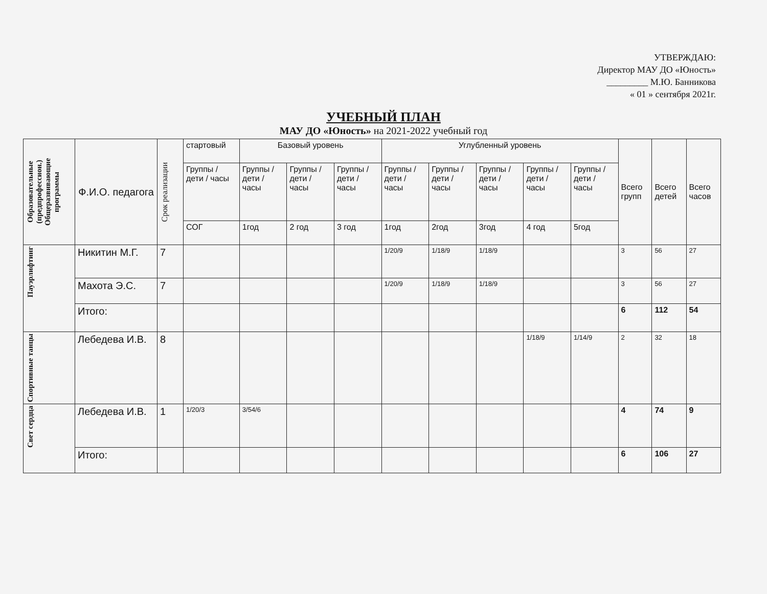УТВЕРЖДАЮ:
Директор МАУ ДО «Юность»
_________ М.Ю. Банникова
« 01 » сентября 2021г.
УЧЕБНЫЙ ПЛАН
МАУ ДО «Юность» на 2021-2022 учебный год
| Образовательные (предпрофессион.) Общеразвивающие программы | Ф.И.О. педагога | Срок реализации | стартовый | Базовый уровень | | | Углубленный уровень | | | | | Всего групп | Всего детей | Всего часов |
| --- | --- | --- | --- | --- | --- | --- | --- | --- | --- | --- | --- | --- | --- | --- |
| | | | Группы / дети / часы | Группы / дети / часы | Группы / дети / часы | Группы / дети / часы | Группы / дети / часы | Группы / дети / часы | Группы / дети / часы | Группы / дети / часы | Группы / дети / часы | | | |
| | | | СОГ | 1год | 2 год | 3 год | 1год | 2год | 3год | 4 год | 5год | | | |
| Пауэрлифтинг | Никитин М.Г. | 7 | | | | | 1/20/9 | 1/18/9 | 1/18/9 | | | 3 | 56 | 27 |
| | Махота Э.С. | 7 | | | | | 1/20/9 | 1/18/9 | 1/18/9 | | | 3 | 56 | 27 |
| | Итого: | | | | | | | | | | | 6 | 112 | 54 |
| Спортивные танцы | Лебедева И.В. | 8 | | | | | | | | 1/18/9 | 1/14/9 | 2 | 32 | 18 |
| Свет сердца | Лебедева И.В. | 1 | 1/20/3 | 3/54/6 | | | | | | | | 4 | 74 | 9 |
| | Итого: | | | | | | | | | | | 6 | 106 | 27 |